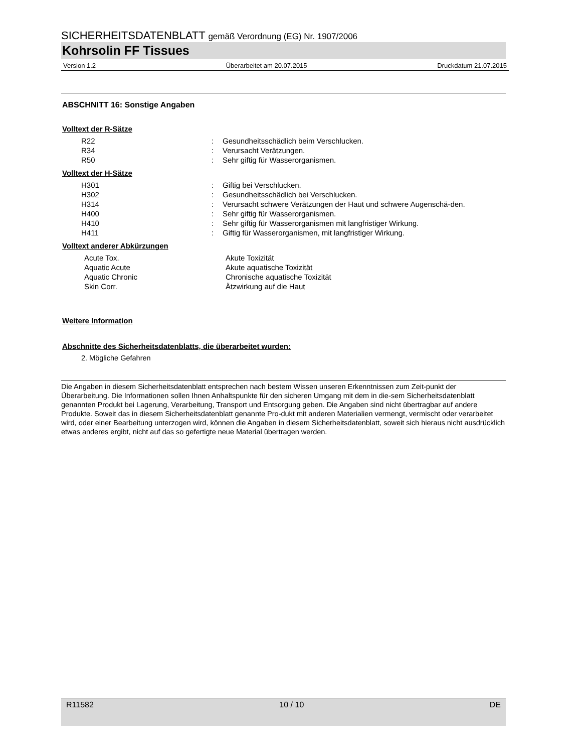SICHERHEITSDATENBLATT gemäß Verordnung (EG) Nr. 1907/2006
Kohrsolin FF Tissues
Version 1.2 Überarbeitet am 20.07.2015 Druckdatum 21.07.2015
ABSCHNITT 16: Sonstige Angaben
Volltext der R-Sätze
| R22 | : | Gesundheitsschädlich beim Verschlucken. |
| R34 | : | Verursacht Verätzungen. |
| R50 | : | Sehr giftig für Wasserorganismen. |
Volltext der H-Sätze
| H301 | : | Giftig bei Verschlucken. |
| H302 | : | Gesundheitsschädlich bei Verschlucken. |
| H314 | : | Verursacht schwere Verätzungen der Haut und schwere Augenschä-den. |
| H400 | : | Sehr giftig für Wasserorganismen. |
| H410 | : | Sehr giftig für Wasserorganismen mit langfristiger Wirkung. |
| H411 | : | Giftig für Wasserorganismen, mit langfristiger Wirkung. |
Volltext anderer Abkürzungen
| Acute Tox. | | Akute Toxizität |
| Aquatic Acute | | Akute aquatische Toxizität |
| Aquatic Chronic | | Chronische aquatische Toxizität |
| Skin Corr. | | Ätzwirkung auf die Haut |
Weitere Information
Abschnitte des Sicherheitsdatenblatts, die überarbeitet wurden:
2. Mögliche Gefahren
Die Angaben in diesem Sicherheitsdatenblatt entsprechen nach bestem Wissen unseren Erkenntnissen zum Zeit-punkt der Überarbeitung. Die Informationen sollen Ihnen Anhaltspunkte für den sicheren Umgang mit dem in die-sem Sicherheitsdatenblatt genannten Produkt bei Lagerung, Verarbeitung, Transport und Entsorgung geben. Die Angaben sind nicht übertragbar auf andere Produkte. Soweit das in diesem Sicherheitsdatenblatt genannte Pro-dukt mit anderen Materialien vermengt, vermischt oder verarbeitet wird, oder einer Bearbeitung unterzogen wird, können die Angaben in diesem Sicherheitsdatenblatt, soweit sich hieraus nicht ausdrücklich etwas anderes ergibt, nicht auf das so gefertigte neue Material übertragen werden.
R11582 10 / 10 DE